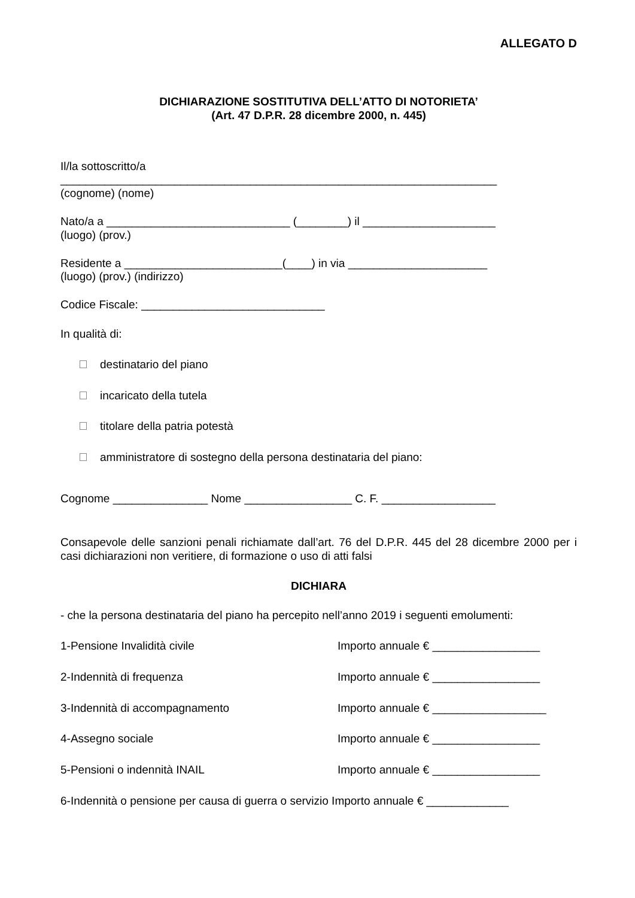ALLEGATO D
DICHIARAZIONE SOSTITUTIVA DELL’ATTO DI NOTORIETA’
(Art. 47 D.P.R. 28 dicembre 2000, n. 445)
Il/la sottoscritto/a
_____________________________________________________________________
(cognome) (nome)
Nato/a a _____________________________ (________) il _____________________
(luogo) (prov.)
Residente a _________________________(____) in via ______________________
(luogo) (prov.) (indirizzo)
Codice Fiscale: _____________________________
In qualità di:
destinatario del piano
incaricato della tutela
titolare della patria potestà
amministratore di sostegno della persona destinataria del piano:
Cognome _______________ Nome _________________ C. F. __________________
Consapevole delle sanzioni penali richiamate dall’art. 76 del D.P.R. 445 del 28 dicembre 2000 per i casi dichiarazioni non veritiere, di formazione o uso di atti falsi
DICHIARA
- che la persona destinataria del piano ha percepito nell’anno 2019 i seguenti emolumenti:
1-Pensione Invalidità civile Importo annuale € _________________
2-Indennità di frequenza Importo annuale € _________________
3-Indennità di accompagnamento Importo annuale € __________________
4-Assegno sociale Importo annuale € _________________
5-Pensioni o indennità INAIL Importo annuale € _________________
6-Indennità o pensione per causa di guerra o servizio Importo annuale € _____________